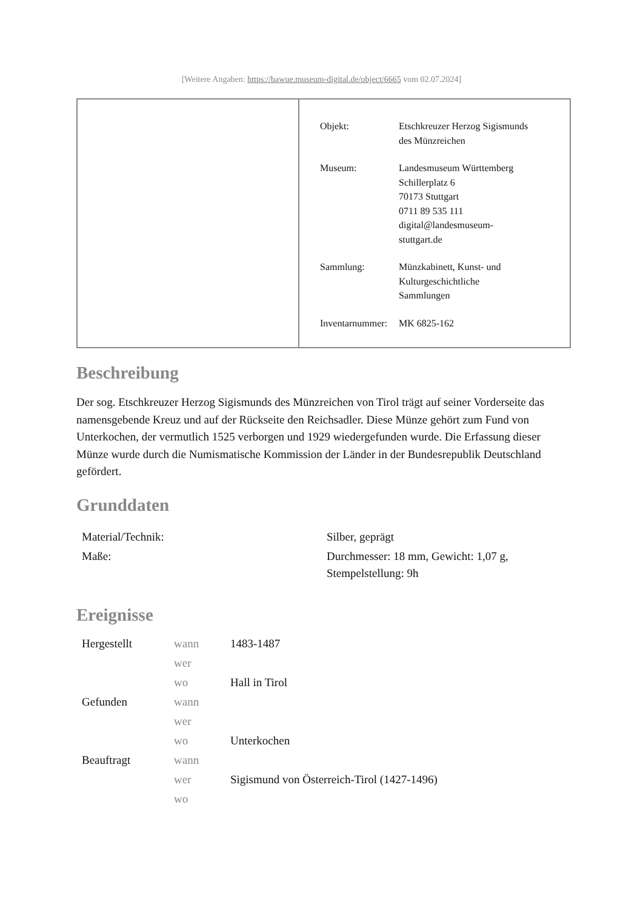[Weitere Angaben: https://bawue.museum-digital.de/object/6665 vom 02.07.2024]
| Objekt: | Etschkreuzer Herzog Sigismunds des Münzreichen |
| Museum: | Landesmuseum Württemberg Schillerplatz 6 70173 Stuttgart 0711 89 535 111 digital@landesmuseum- stuttgart.de |
| Sammlung: | Münzkabinett, Kunst- und Kulturgeschichtliche Sammlungen |
| Inventarnummer: | MK 6825-162 |
Beschreibung
Der sog. Etschkreuzer Herzog Sigismunds des Münzreichen von Tirol trägt auf seiner Vorderseite das namensgebende Kreuz und auf der Rückseite den Reichsadler. Diese Münze gehört zum Fund von Unterkochen, der vermutlich 1525 verborgen und 1929 wiedergefunden wurde. Die Erfassung dieser Münze wurde durch die Numismatische Kommission der Länder in der Bundesrepublik Deutschland gefördert.
Grunddaten
| Material/Technik: | Silber, geprägt |
| Maße: | Durchmesser: 18 mm, Gewicht: 1,07 g, Stempelstellung: 9h |
Ereignisse
| Hergestellt | wann | 1483-1487 |
| | wer | |
| | wo | Hall in Tirol |
| Gefunden | wann | |
| | wer | |
| | wo | Unterkochen |
| Beauftragt | wann | |
| | wer | Sigismund von Österreich-Tirol (1427-1496) |
| | wo | |